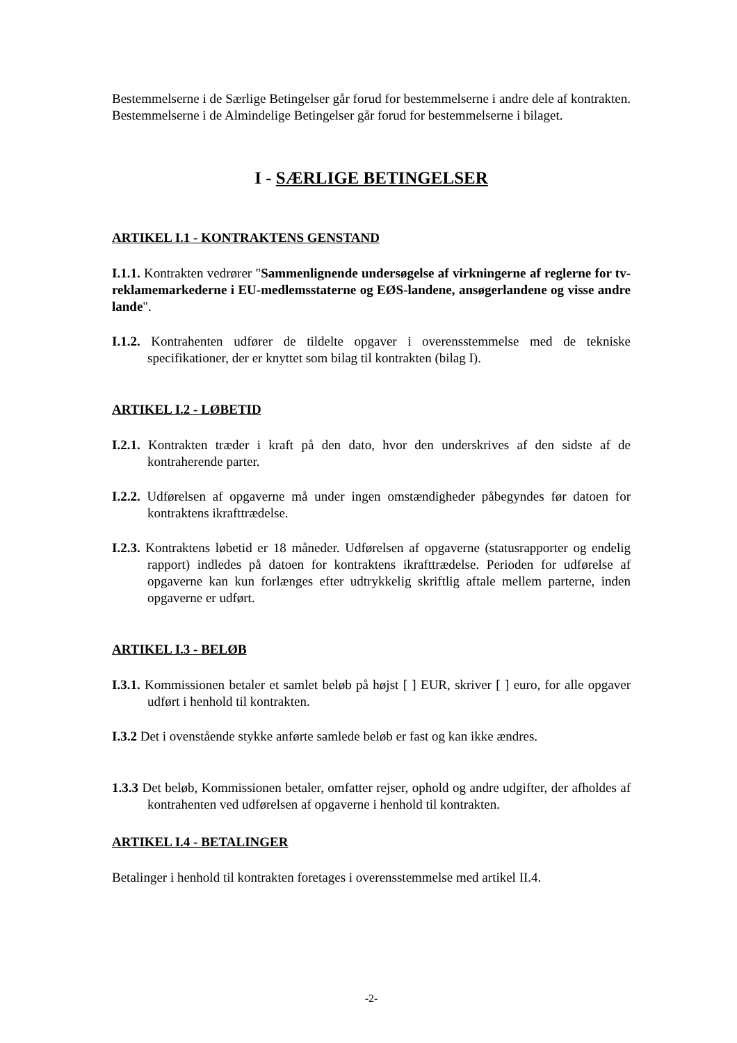Bestemmelserne i de Særlige Betingelser går forud for bestemmelserne i andre dele af kontrakten. Bestemmelserne i de Almindelige Betingelser går forud for bestemmelserne i bilaget.
I - SÆRLIGE BETINGELSER
ARTIKEL I.1 - KONTRAKTENS GENSTAND
I.1.1. Kontrakten vedrører "Sammenlignende undersøgelse af virkningerne af reglerne for tv-reklamemarkederne i EU-medlemsstaterne og EØS-landene, ansøgerlandene og visse andre lande".
I.1.2. Kontrahenten udfører de tildelte opgaver i overensstemmelse med de tekniske specifikationer, der er knyttet som bilag til kontrakten (bilag I).
ARTIKEL I.2 - LØBETID
I.2.1. Kontrakten træder i kraft på den dato, hvor den underskrives af den sidste af de kontraherende parter.
I.2.2. Udførelsen af opgaverne må under ingen omstændigheder påbegyndes før datoen for kontraktens ikrafttrædelse.
I.2.3. Kontraktens løbetid er 18 måneder. Udførelsen af opgaverne (statusrapporter og endelig rapport) indledes på datoen for kontraktens ikrafttrædelse. Perioden for udførelse af opgaverne kan kun forlænges efter udtrykkelig skriftlig aftale mellem parterne, inden opgaverne er udført.
ARTIKEL I.3 - BELØB
I.3.1. Kommissionen betaler et samlet beløb på højst [ ] EUR, skriver [ ] euro, for alle opgaver udført i henhold til kontrakten.
I.3.2 Det i ovenstående stykke anførte samlede beløb er fast og kan ikke ændres.
1.3.3 Det beløb, Kommissionen betaler, omfatter rejser, ophold og andre udgifter, der afholdes af kontrahenten ved udførelsen af opgaverne i henhold til kontrakten.
ARTIKEL I.4 - BETALINGER
Betalinger i henhold til kontrakten foretages i overensstemmelse med artikel II.4.
-2-